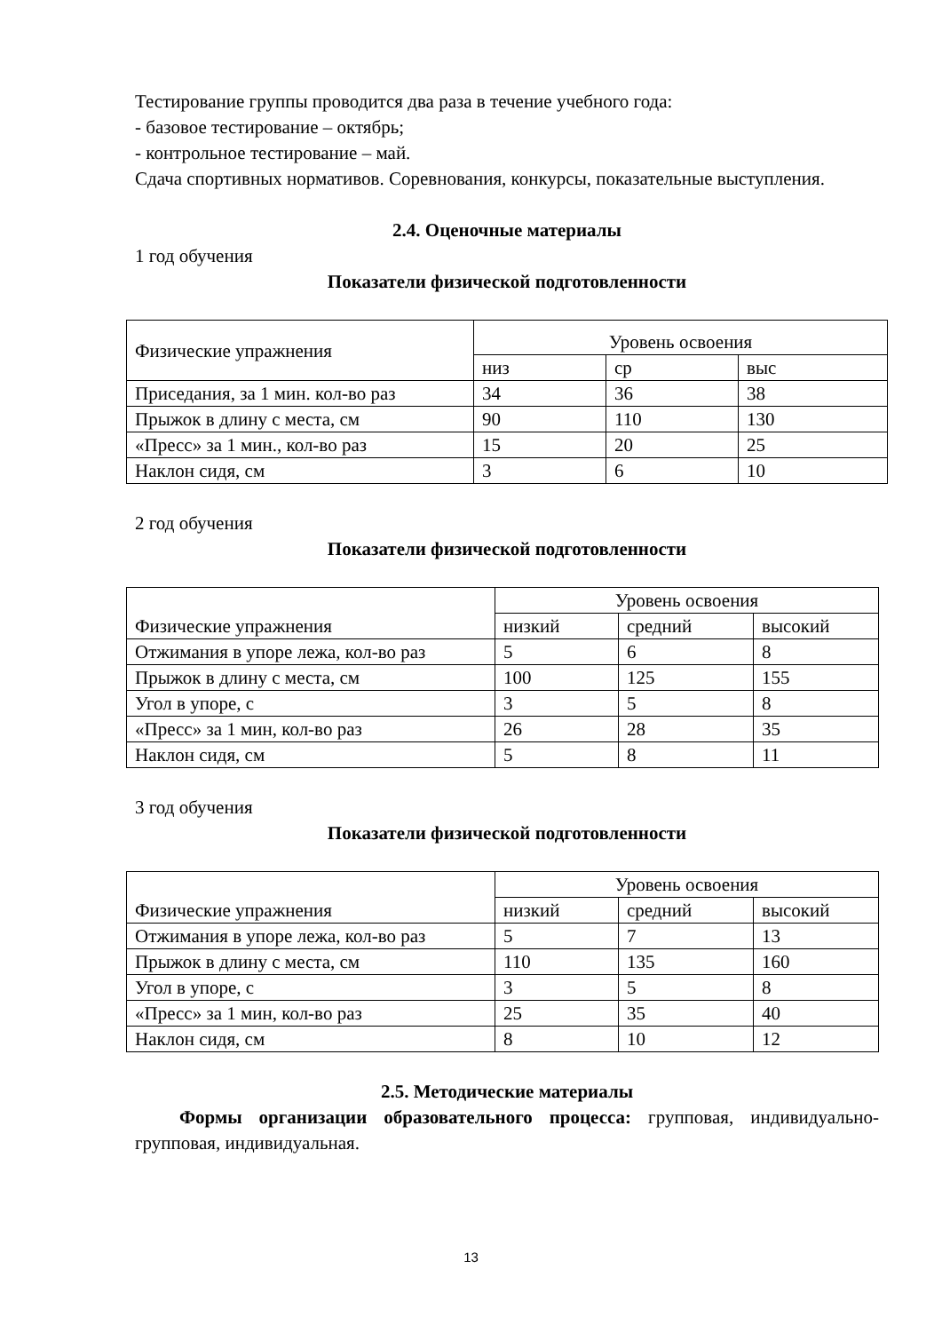Тестирование группы проводится два раза в течение учебного года:
- базовое тестирование – октябрь;
- контрольное тестирование – май.
Сдача спортивных нормативов. Соревнования, конкурсы, показательные выступления.
2.4. Оценочные материалы
1 год обучения
Показатели физической подготовленности
| Физические упражнения | Уровень освоения | | |
| | низ | ср | выс |
| Приседания, за 1 мин. кол-во раз | 34 | 36 | 38 |
| Прыжок в длину с места, см | 90 | 110 | 130 |
| «Пресс» за 1 мин., кол-во раз | 15 | 20 | 25 |
| Наклон сидя, см | 3 | 6 | 10 |
2 год обучения
Показатели физической подготовленности
| Физические упражнения | Уровень освоения | | |
| | низкий | средний | высокий |
| Отжимания в упоре лежа, кол-во раз | 5 | 6 | 8 |
| Прыжок в длину с места, см | 100 | 125 | 155 |
| Угол в упоре, с | 3 | 5 | 8 |
| «Пресс» за 1 мин, кол-во раз | 26 | 28 | 35 |
| Наклон сидя, см | 5 | 8 | 11 |
3 год обучения
Показатели физической подготовленности
| Физические упражнения | Уровень освоения | | |
| | низкий | средний | высокий |
| Отжимания в упоре лежа, кол-во раз | 5 | 7 | 13 |
| Прыжок в длину с места, см | 110 | 135 | 160 |
| Угол в упоре, с | 3 | 5 | 8 |
| «Пресс» за 1 мин, кол-во раз | 25 | 35 | 40 |
| Наклон сидя, см | 8 | 10 | 12 |
2.5. Методические материалы
Формы организации образовательного процесса: групповая, индивидуально-групповая, индивидуальная.
13